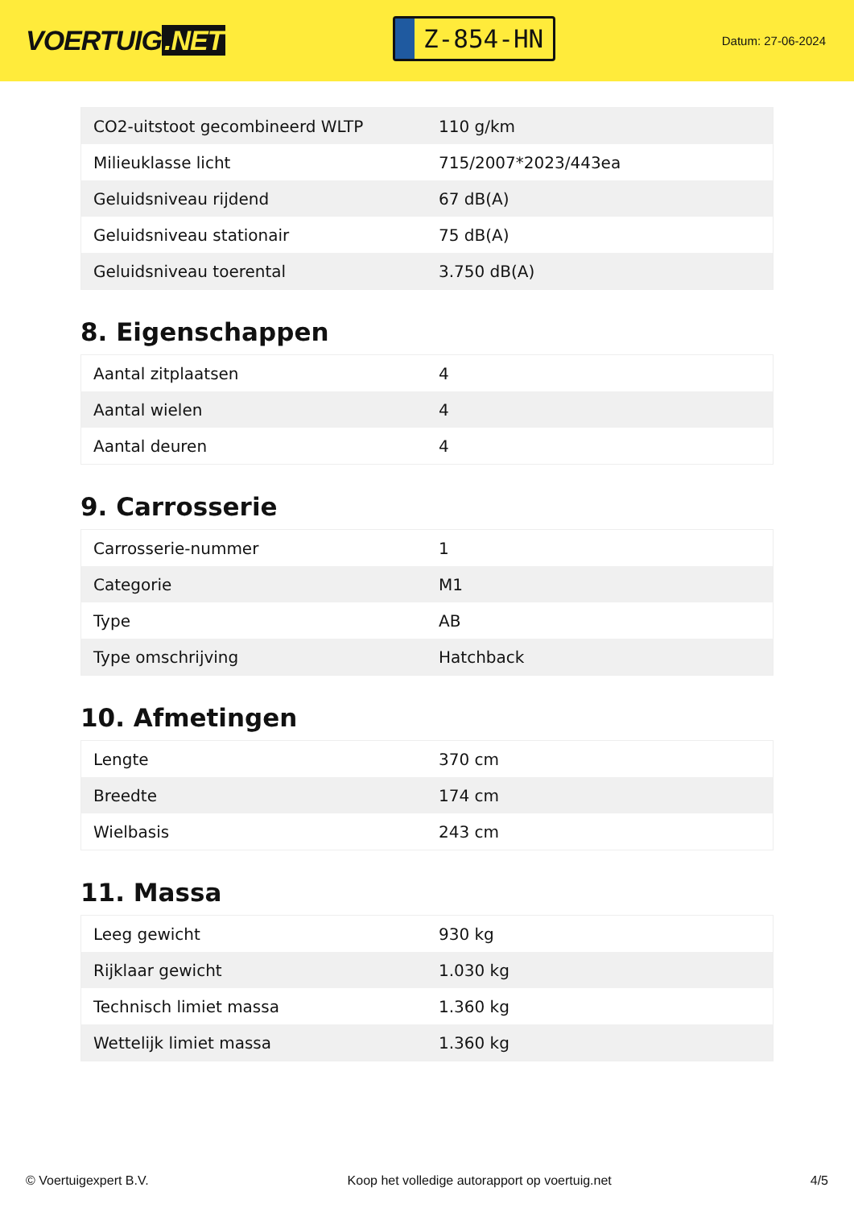VOERTUIG.NET
Z-854-HN
Datum: 27-06-2024
| CO2-uitstoot gecombineerd WLTP | 110 g/km |
| Milieuklasse licht | 715/2007*2023/443ea |
| Geluidsniveau rijdend | 67 dB(A) |
| Geluidsniveau stationair | 75 dB(A) |
| Geluidsniveau toerental | 3.750 dB(A) |
8. Eigenschappen
| Aantal zitplaatsen | 4 |
| Aantal wielen | 4 |
| Aantal deuren | 4 |
9. Carrosserie
| Carrosserie-nummer | 1 |
| Categorie | M1 |
| Type | AB |
| Type omschrijving | Hatchback |
10. Afmetingen
| Lengte | 370 cm |
| Breedte | 174 cm |
| Wielbasis | 243 cm |
11. Massa
| Leeg gewicht | 930 kg |
| Rijklaar gewicht | 1.030 kg |
| Technisch limiet massa | 1.360 kg |
| Wettelijk limiet massa | 1.360 kg |
© Voertuigexpert B.V. Koop het volledige autorapport op voertuig.net 4/5